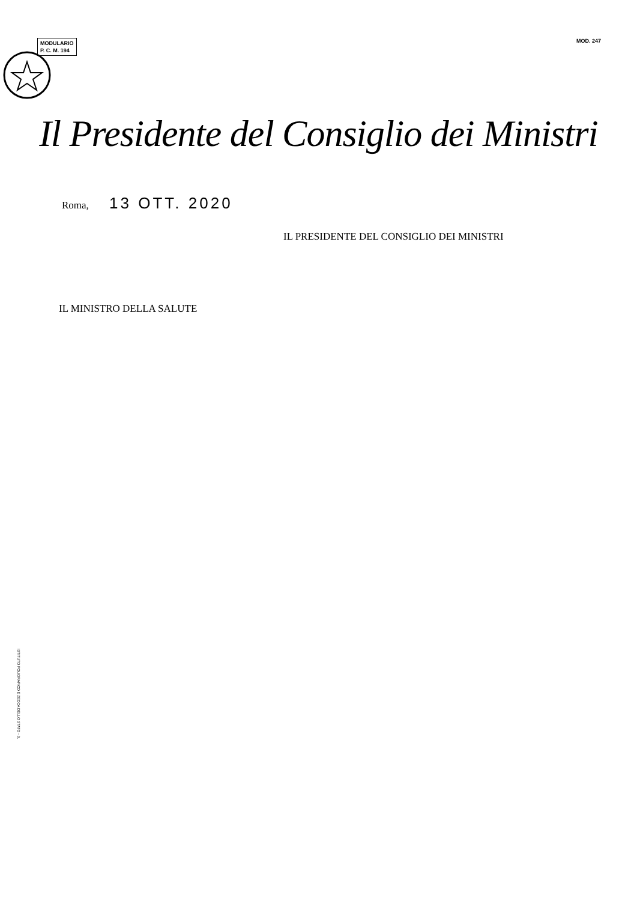MODULARIO
P. C. M. 194
MOD. 247
Il Presidente del Consiglio dei Ministri
Roma, 13 OTT. 2020
IL PRESIDENTE DEL CONSIGLIO DEI MINISTRI
IL MINISTRO DELLA SALUTE
ISTITUTO POLIGRAFICO E ZECCA DELLO STATO - S.